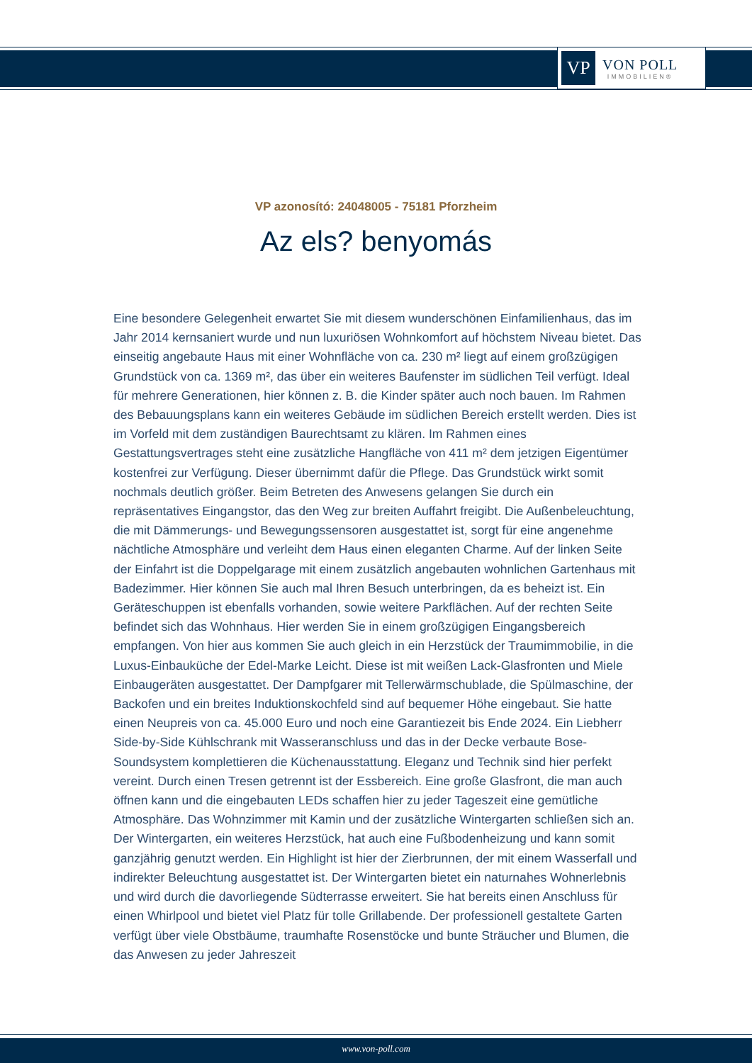VP
VON POLL
IMMOBILIEN®
VP azonosító: 24048005 - 75181 Pforzheim
Az els? benyomás
Eine besondere Gelegenheit erwartet Sie mit diesem wunderschönen Einfamilienhaus, das im Jahr 2014 kernsaniert wurde und nun luxuriösen Wohnkomfort auf höchstem Niveau bietet. Das einseitig angebaute Haus mit einer Wohnfläche von ca. 230 m² liegt auf einem großzügigen Grundstück von ca. 1369 m², das über ein weiteres Baufenster im südlichen Teil verfügt. Ideal für mehrere Generationen, hier können z. B. die Kinder später auch noch bauen. Im Rahmen des Bebauungsplans kann ein weiteres Gebäude im südlichen Bereich erstellt werden. Dies ist im Vorfeld mit dem zuständigen Baurechtsamt zu klären. Im Rahmen eines Gestattungsvertrages steht eine zusätzliche Hangfläche von 411 m² dem jetzigen Eigentümer kostenfrei zur Verfügung. Dieser übernimmt dafür die Pflege. Das Grundstück wirkt somit nochmals deutlich größer. Beim Betreten des Anwesens gelangen Sie durch ein repräsentatives Eingangstor, das den Weg zur breiten Auffahrt freigibt. Die Außenbeleuchtung, die mit Dämmerungs- und Bewegungssensoren ausgestattet ist, sorgt für eine angenehme nächtliche Atmosphäre und verleiht dem Haus einen eleganten Charme. Auf der linken Seite der Einfahrt ist die Doppelgarage mit einem zusätzlich angebauten wohnlichen Gartenhaus mit Badezimmer. Hier können Sie auch mal Ihren Besuch unterbringen, da es beheizt ist. Ein Geräteschuppen ist ebenfalls vorhanden, sowie weitere Parkflächen. Auf der rechten Seite befindet sich das Wohnhaus. Hier werden Sie in einem großzügigen Eingangsbereich empfangen. Von hier aus kommen Sie auch gleich in ein Herzstück der Traumimmobilie, in die Luxus-Einbauküche der Edel-Marke Leicht. Diese ist mit weißen Lack-Glasfronten und Miele Einbaugeräten ausgestattet. Der Dampfgarer mit Tellerwärmschublade, die Spülmaschine, der Backofen und ein breites Induktionskochfeld sind auf bequemer Höhe eingebaut. Sie hatte einen Neupreis von ca. 45.000 Euro und noch eine Garantiezeit bis Ende 2024. Ein Liebherr Side-by-Side Kühlschrank mit Wasseranschluss und das in der Decke verbaute Bose-Soundsystem komplettieren die Küchenausstattung. Eleganz und Technik sind hier perfekt vereint. Durch einen Tresen getrennt ist der Essbereich. Eine große Glasfront, die man auch öffnen kann und die eingebauten LEDs schaffen hier zu jeder Tageszeit eine gemütliche Atmosphäre. Das Wohnzimmer mit Kamin und der zusätzliche Wintergarten schließen sich an. Der Wintergarten, ein weiteres Herzstück, hat auch eine Fußbodenheizung und kann somit ganzjährig genutzt werden. Ein Highlight ist hier der Zierbrunnen, der mit einem Wasserfall und indirekter Beleuchtung ausgestattet ist. Der Wintergarten bietet ein naturnahes Wohnerlebnis und wird durch die davorliegende Südterrasse erweitert. Sie hat bereits einen Anschluss für einen Whirlpool und bietet viel Platz für tolle Grillabende. Der professionell gestaltete Garten verfügt über viele Obstbäume, traumhafte Rosenstöcke und bunte Sträucher und Blumen, die das Anwesen zu jeder Jahreszeit
www.von-poll.com